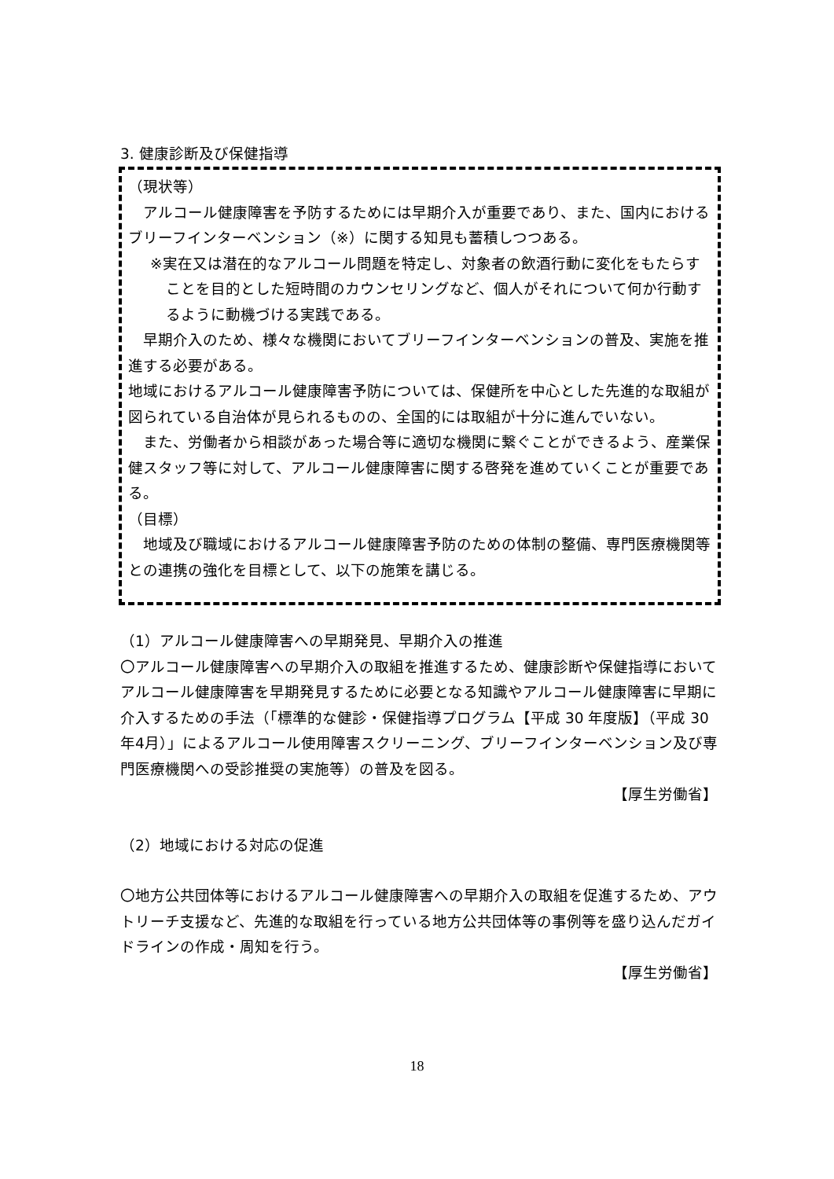3. 健康診断及び保健指導
（現状等）
　アルコール健康障害を予防するためには早期介入が重要であり、また、国内におけるブリーフインターベンション（※）に関する知見も蓄積しつつある。
※実在又は潜在的なアルコール問題を特定し、対象者の飲酒行動に変化をもたらすことを目的とした短時間のカウンセリングなど、個人がそれについて何か行動するように動機づける実践である。
　早期介入のため、様々な機関においてブリーフインターベンションの普及、実施を推進する必要がある。
地域におけるアルコール健康障害予防については、保健所を中心とした先進的な取組が図られている自治体が見られるものの、全国的には取組が十分に進んでいない。
　また、労働者から相談があった場合等に適切な機関に繋ぐことができるよう、産業保健スタッフ等に対して、アルコール健康障害に関する啓発を進めていくことが重要である。
（目標）
　地域及び職域におけるアルコール健康障害予防のための体制の整備、専門医療機関等との連携の強化を目標として、以下の施策を講じる。
（1）アルコール健康障害への早期発見、早期介入の推進
〇アルコール健康障害への早期介入の取組を推進するため、健康診断や保健指導においてアルコール健康障害を早期発見するために必要となる知識やアルコール健康障害に早期に介入するための手法（「標準的な健診・保健指導プログラム【平成 30 年度版】（平成 30 年4月）」によるアルコール使用障害スクリーニング、ブリーフインターベンション及び専門医療機関への受診推奨の実施等）の普及を図る。
【厚生労働省】
（2）地域における対応の促進
〇地方公共団体等におけるアルコール健康障害への早期介入の取組を促進するため、アウトリーチ支援など、先進的な取組を行っている地方公共団体等の事例等を盛り込んだガイドラインの作成・周知を行う。
【厚生労働省】
18